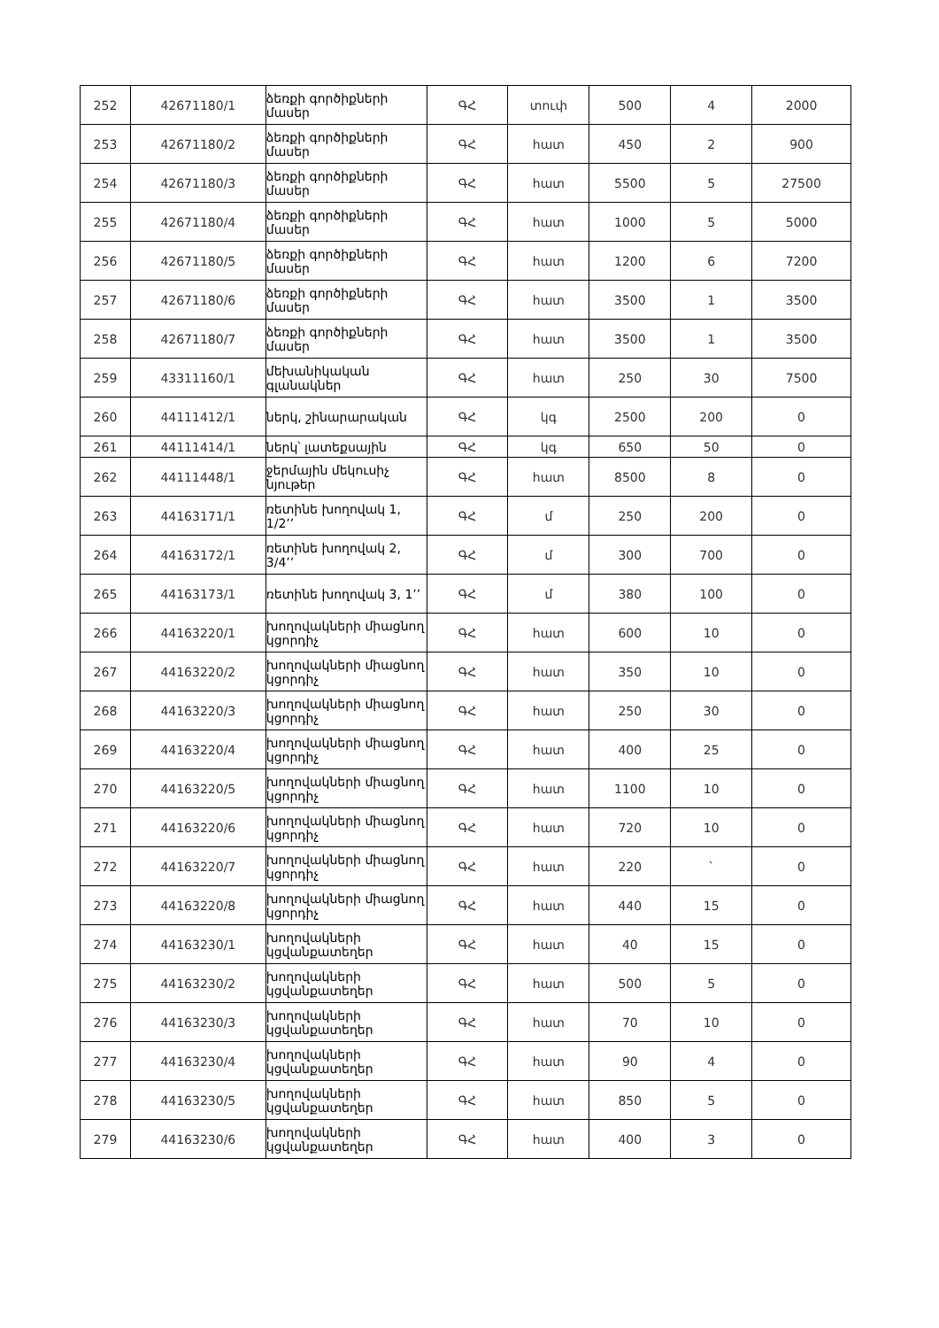| 252 | 42671180/1 | ձեռքի գործիքների մասեր | ԳՀ | տուփ | 500 | 4 | 2000 |
| 253 | 42671180/2 | ձեռքի գործիքների մասեր | ԳՀ | հատ | 450 | 2 | 900 |
| 254 | 42671180/3 | ձեռքի գործիքների մասեր | ԳՀ | հատ | 5500 | 5 | 27500 |
| 255 | 42671180/4 | ձեռքի գործիքների մասեր | ԳՀ | հատ | 1000 | 5 | 5000 |
| 256 | 42671180/5 | ձեռքի գործիքների մասեր | ԳՀ | հատ | 1200 | 6 | 7200 |
| 257 | 42671180/6 | ձեռքի գործիքների մասեր | ԳՀ | հատ | 3500 | 1 | 3500 |
| 258 | 42671180/7 | ձեռքի գործիքների մասեր | ԳՀ | հատ | 3500 | 1 | 3500 |
| 259 | 43311160/1 | մեխանիկական գլանակներ | ԳՀ | հատ | 250 | 30 | 7500 |
| 260 | 44111412/1 | ներկ, շինարարական | ԳՀ | կգ | 2500 | 200 | 0 |
| 261 | 44111414/1 | ներկ՝ լատեքսային | ԳՀ | կգ | 650 | 50 | 0 |
| 262 | 44111448/1 | ջերմային մեկուսիչ նյութեր | ԳՀ | հատ | 8500 | 8 | 0 |
| 263 | 44163171/1 | ռետինե խողովակ 1, 1/2’’ | ԳՀ | մ | 250 | 200 | 0 |
| 264 | 44163172/1 | ռետինե խողովակ 2, 3/4’’ | ԳՀ | մ | 300 | 700 | 0 |
| 265 | 44163173/1 | ռետինե խողովակ 3, 1’’ | ԳՀ | մ | 380 | 100 | 0 |
| 266 | 44163220/1 | խողովակների միացնող կցորդիչ | ԳՀ | հատ | 600 | 10 | 0 |
| 267 | 44163220/2 | խողովակների միացնող կցորդիչ | ԳՀ | հատ | 350 | 10 | 0 |
| 268 | 44163220/3 | խողովակների միացնող կցորդիչ | ԳՀ | հատ | 250 | 30 | 0 |
| 269 | 44163220/4 | խողովակների միացնող կցորդիչ | ԳՀ | հատ | 400 | 25 | 0 |
| 270 | 44163220/5 | խողովակների միացնող կցորդիչ | ԳՀ | հատ | 1100 | 10 | 0 |
| 271 | 44163220/6 | խողովակների միացնող կցորդիչ | ԳՀ | հատ | 720 | 10 | 0 |
| 272 | 44163220/7 | խողովակների միացնող կցորդիչ | ԳՀ | հատ | 220 | ` | 0 |
| 273 | 44163220/8 | խողովակների միացնող կցորդիչ | ԳՀ | հատ | 440 | 15 | 0 |
| 274 | 44163230/1 | խողովակների կցվանքատեղեր | ԳՀ | հատ | 40 | 15 | 0 |
| 275 | 44163230/2 | խողովակների կցվանքատեղեր | ԳՀ | հատ | 500 | 5 | 0 |
| 276 | 44163230/3 | խողովակների կցվանքատեղեր | ԳՀ | հատ | 70 | 10 | 0 |
| 277 | 44163230/4 | խողովակների կցվանքատեղեր | ԳՀ | հատ | 90 | 4 | 0 |
| 278 | 44163230/5 | խողովակների կցվանքատեղեր | ԳՀ | հատ | 850 | 5 | 0 |
| 279 | 44163230/6 | խողովակների կցվանքատեղեր | ԳՀ | հատ | 400 | 3 | 0 |